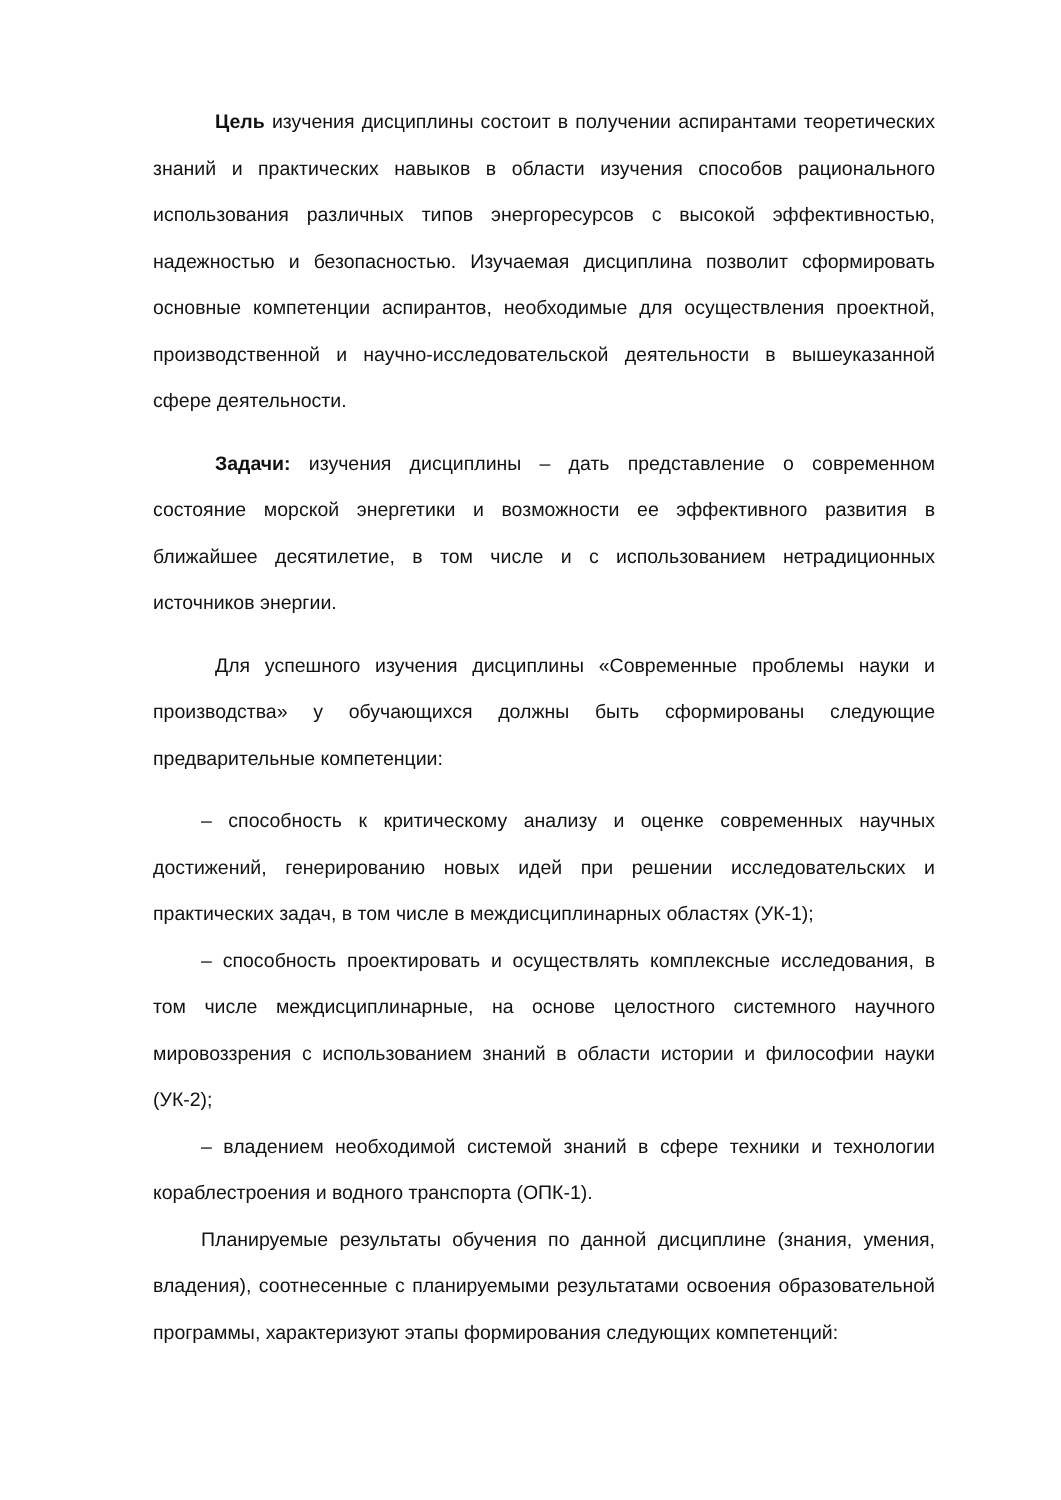Цель изучения дисциплины состоит в получении аспирантами теоретических знаний и практических навыков в области изучения способов рационального использования различных типов энергоресурсов с высокой эффективностью, надежностью и безопасностью. Изучаемая дисциплина позволит сформировать основные компетенции аспирантов, необходимые для осуществления проектной, производственной и научно-исследовательской деятельности в вышеуказанной сфере деятельности.
Задачи: изучения дисциплины – дать представление о современном состояние морской энергетики и возможности ее эффективного развития в ближайшее десятилетие, в том числе и с использованием нетрадиционных источников энергии.
Для успешного изучения дисциплины «Современные проблемы науки и производства» у обучающихся должны быть сформированы следующие предварительные компетенции:
– способность к критическому анализу и оценке современных научных достижений, генерированию новых идей при решении исследовательских и практических задач, в том числе в междисциплинарных областях (УК-1);
– способность проектировать и осуществлять комплексные исследования, в том числе междисциплинарные, на основе целостного системного научного мировоззрения с использованием знаний в области истории и философии науки (УК-2);
– владением необходимой системой знаний в сфере техники и технологии кораблестроения и водного транспорта (ОПК-1).
Планируемые результаты обучения по данной дисциплине (знания, умения, владения), соотнесенные с планируемыми результатами освоения образовательной программы, характеризуют этапы формирования следующих компетенций: